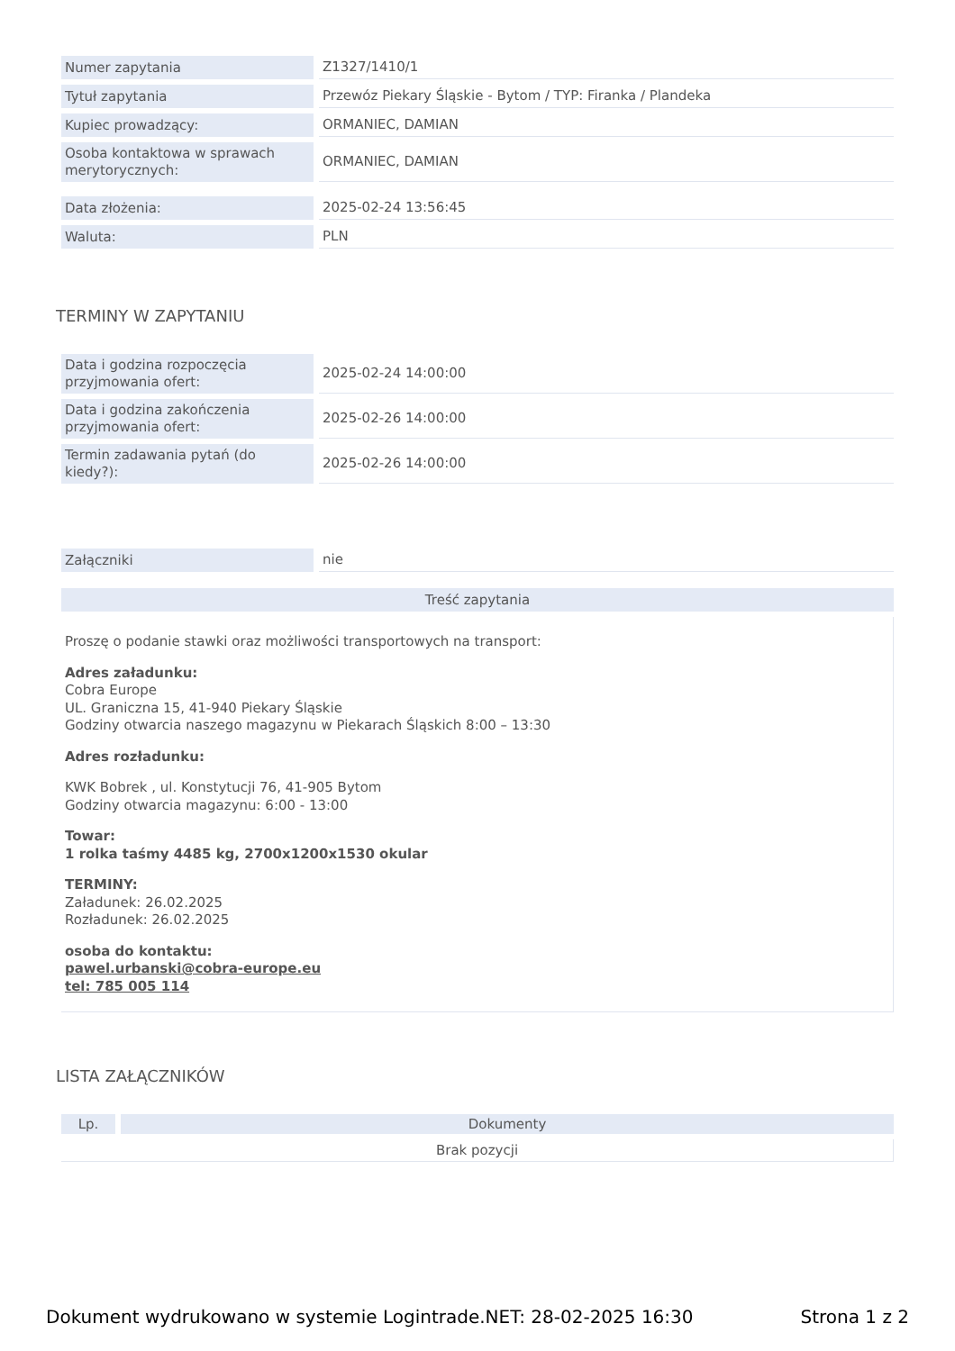| Numer zapytania | Z1327/1410/1 |
| Tytuł zapytania | Przewóz Piekary Śląskie - Bytom / TYP: Firanka / Plandeka |
| Kupiec prowadzący: | ORMANIEC, DAMIAN |
| Osoba kontaktowa w sprawach merytorycznych: | ORMANIEC, DAMIAN |
| Data złożenia: | 2025-02-24 13:56:45 |
| Waluta: | PLN |
TERMINY W ZAPYTANIU
| Data i godzina rozpoczęcia przyjmowania ofert: | 2025-02-24 14:00:00 |
| Data i godzina zakończenia przyjmowania ofert: | 2025-02-26 14:00:00 |
| Termin zadawania pytań (do kiedy?): | 2025-02-26 14:00:00 |
| Załączniki | nie |
Treść zapytania
Proszę o podanie stawki oraz możliwości transportowych na transport:
Adres załadunku:
Cobra Europe
UL. Graniczna 15, 41-940 Piekary Śląskie
Godziny otwarcia naszego magazynu w Piekarach Śląskich 8:00 – 13:30
Adres rozładunku:
KWK Bobrek , ul. Konstytucji 76, 41-905 Bytom
Godziny otwarcia magazynu: 6:00 - 13:00
Towar:
1 rolka taśmy 4485 kg, 2700x1200x1530 okular
TERMINY:
Załadunek: 26.02.2025
Rozładunek: 26.02.2025
osoba do kontaktu:
pawel.urbanski@cobra-europe.eu
tel: 785 005 114
LISTA ZAŁĄCZNIKÓW
| Lp. | Dokumenty |
| --- | --- |
| Brak pozycji | |
Dokument wydrukowano w systemie Logintrade.NET: 28-02-2025 16:30 Strona 1 z 2